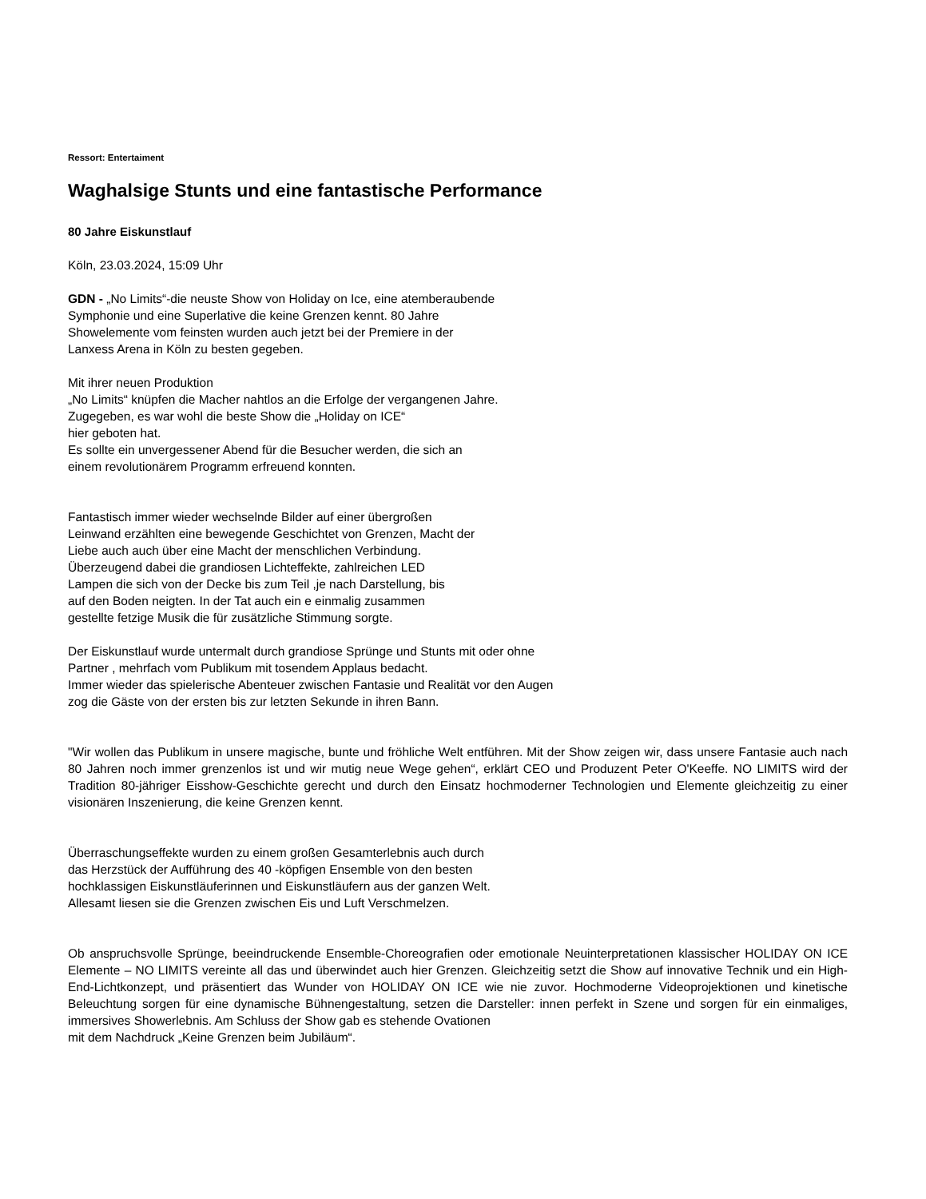Ressort: Entertaiment
Waghalsige Stunts und eine fantastische Performance
80 Jahre Eiskunstlauf
Köln, 23.03.2024, 15:09 Uhr
GDN - „No Limits“-die neuste Show von Holiday on Ice, eine atemberaubende
Symphonie und eine Superlative die keine Grenzen kennt. 80 Jahre
Showelemente vom feinsten wurden auch jetzt bei der Premiere in der
Lanxess Arena in Köln zu besten gegeben.
Mit ihrer neuen Produktion
„No Limits“ knüpfen die Macher nahtlos an die Erfolge der vergangenen Jahre.
Zugegeben, es war wohl die beste Show die „Holiday on ICE“
hier geboten hat.
Es sollte ein unvergessener Abend für die Besucher werden, die sich an
einem revolutionärem Programm erfreuend konnten.
Fantastisch immer wieder wechselnde Bilder auf einer übergroßen
Leinwand erzählten eine bewegende Geschichtet von Grenzen, Macht der
Liebe auch auch über eine Macht der menschlichen Verbindung.
Überzeugend dabei die grandiosen Lichteffekte, zahlreichen LED
Lampen die sich von der Decke bis zum Teil ,je nach Darstellung, bis
auf den Boden neigten. In der Tat auch ein e einmalig zusammen
gestellte fetzige Musik die für zusätzliche Stimmung sorgte.
Der Eiskunstlauf wurde untermalt durch grandiose Sprünge und Stunts mit oder ohne
Partner , mehrfach vom Publikum mit tosendem Applaus bedacht.
Immer wieder das spielerische Abenteuer zwischen Fantasie und Realität vor den Augen
zog die Gäste von der ersten bis zur letzten Sekunde in ihren Bann.
"Wir wollen das Publikum in unsere magische, bunte und fröhliche Welt entführen. Mit der Show zeigen wir, dass unsere Fantasie auch nach 80 Jahren noch immer grenzenlos ist und wir mutig neue Wege gehen“, erklärt CEO und Produzent Peter O'Keeffe. NO LIMITS wird der Tradition 80-jähriger Eisshow-Geschichte gerecht und durch den Einsatz hochmoderner Technologien und Elemente gleichzeitig zu einer visionären Inszenierung, die keine Grenzen kennt.
Überraschungseffekte wurden zu einem großen Gesamterlebnis auch durch
das Herzstück der Aufführung des 40 -köpfigen Ensemble von den besten
hochklassigen Eiskunstläuferinnen und Eiskunstläufern aus der ganzen Welt.
Allesamt liesen sie die Grenzen zwischen Eis und Luft Verschmelzen.
Ob anspruchsvolle Sprünge, beeindruckende Ensemble-Choreografien oder emotionale Neuinterpretationen klassischer HOLIDAY ON ICE Elemente – NO LIMITS vereinte all das und überwindet auch hier Grenzen. Gleichzeitig setzt die Show auf innovative Technik und ein High-End-Lichtkonzept, und präsentiert das Wunder von HOLIDAY ON ICE wie nie zuvor. Hochmoderne Videoprojektionen und kinetische Beleuchtung sorgen für eine dynamische Bühnengestaltung, setzen die Darsteller: innen perfekt in Szene und sorgen für ein einmaliges, immersives Showerlebnis. Am Schluss der Show gab es stehende Ovationen
mit dem Nachdruck „Keine Grenzen beim Jubiläum“.